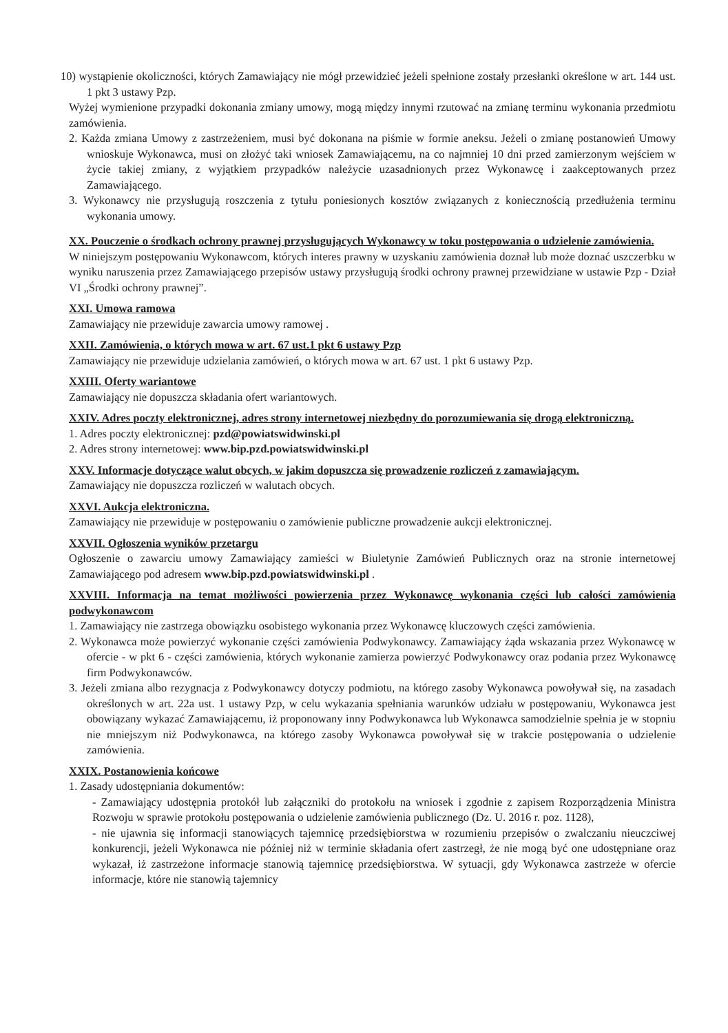10) wystąpienie okoliczności, których Zamawiający nie mógł przewidzieć jeżeli spełnione zostały przesłanki określone w art. 144 ust. 1 pkt 3 ustawy Pzp.
Wyżej wymienione przypadki dokonania zmiany umowy, mogą między innymi rzutować na zmianę terminu wykonania przedmiotu zamówienia.
2. Każda zmiana Umowy z zastrzeżeniem, musi być dokonana na piśmie w formie aneksu. Jeżeli o zmianę postanowień Umowy wnioskuje Wykonawca, musi on złożyć taki wniosek Zamawiającemu, na co najmniej 10 dni przed zamierzonym wejściem w życie takiej zmiany, z wyjątkiem przypadków należycie uzasadnionych przez Wykonawcę i zaakceptowanych przez Zamawiającego.
3. Wykonawcy nie przysługują roszczenia z tytułu poniesionych kosztów związanych z koniecznością przedłużenia terminu wykonania umowy.
XX. Pouczenie o środkach ochrony prawnej przysługujących Wykonawcy w toku postępowania o udzielenie zamówienia.
W niniejszym postępowaniu Wykonawcom, których interes prawny w uzyskaniu zamówienia doznał lub może doznać uszczerbku w wyniku naruszenia przez Zamawiającego przepisów ustawy przysługują środki ochrony prawnej przewidziane w ustawie Pzp - Dział VI „Środki ochrony prawnej”.
XXI. Umowa ramowa
Zamawiający nie przewiduje zawarcia umowy ramowej .
XXII. Zamówienia, o których mowa w art. 67 ust.1 pkt 6 ustawy Pzp
Zamawiający nie przewiduje udzielania zamówień, o których mowa w art. 67 ust. 1 pkt 6 ustawy Pzp.
XXIII. Oferty wariantowe
Zamawiający nie dopuszcza składania ofert wariantowych.
XXIV. Adres poczty elektronicznej, adres strony internetowej niezbędny do porozumiewania się drogą elektroniczną.
1. Adres poczty elektronicznej: pzd@powiatswidwinski.pl
2. Adres strony internetowej: www.bip.pzd.powiatswidwinski.pl
XXV. Informacje dotyczące walut obcych, w jakim dopuszcza się prowadzenie rozliczeń z zamawiającym.
Zamawiający nie dopuszcza rozliczeń w walutach obcych.
XXVI. Aukcja elektroniczna.
Zamawiający nie przewiduje w postępowaniu o zamówienie publiczne prowadzenie aukcji elektronicznej.
XXVII. Ogłoszenia wyników przetargu
Ogłoszenie o zawarciu umowy Zamawiający zamieści w Biuletynie Zamówień Publicznych oraz na stronie internetowej Zamawiającego pod adresem www.bip.pzd.powiatswidwinski.pl .
XXVIII. Informacja na temat możliwości powierzenia przez Wykonawcę wykonania części lub całości zamówienia podwykonawcom
1. Zamawiający nie zastrzega obowiązku osobistego wykonania przez Wykonawcę kluczowych części zamówienia.
2. Wykonawca może powierzyć wykonanie części zamówienia Podwykonawcy. Zamawiający żąda wskazania przez Wykonawcę w ofercie - w pkt 6 - części zamówienia, których wykonanie zamierza powierzyć Podwykonawcy oraz podania przez Wykonawcę firm Podwykonawców.
3. Jeżeli zmiana albo rezygnacja z Podwykonawcy dotyczy podmiotu, na którego zasoby Wykonawca powoływał się, na zasadach określonych w art. 22a ust. 1 ustawy Pzp, w celu wykazania spełniania warunków udziału w postępowaniu, Wykonawca jest obowiązany wykazać Zamawiającemu, iż proponowany inny Podwykonawca lub Wykonawca samodzielnie spełnia je w stopniu nie mniejszym niż Podwykonawca, na którego zasoby Wykonawca powoływał się w trakcie postępowania o udzielenie zamówienia.
XXIX. Postanowienia końcowe
1. Zasady udostępniania dokumentów:
- Zamawiający udostępnia protokół lub załączniki do protokołu na wniosek i zgodnie z zapisem Rozporządzenia Ministra Rozwoju w sprawie protokołu postępowania o udzielenie zamówienia publicznego (Dz. U. 2016 r. poz. 1128),
- nie ujawnia się informacji stanowiących tajemnicę przedsiębiorstwa w rozumieniu przepisów o zwalczaniu nieuczciwej konkurencji, jeżeli Wykonawca nie później niż w terminie składania ofert zastrzegł, że nie mogą być one udostępniane oraz wykazał, iż zastrzeżone informacje stanowią tajemnicę przedsiębiorstwa. W sytuacji, gdy Wykonawca zastrzeże w ofercie informacje, które nie stanowią tajemnicy